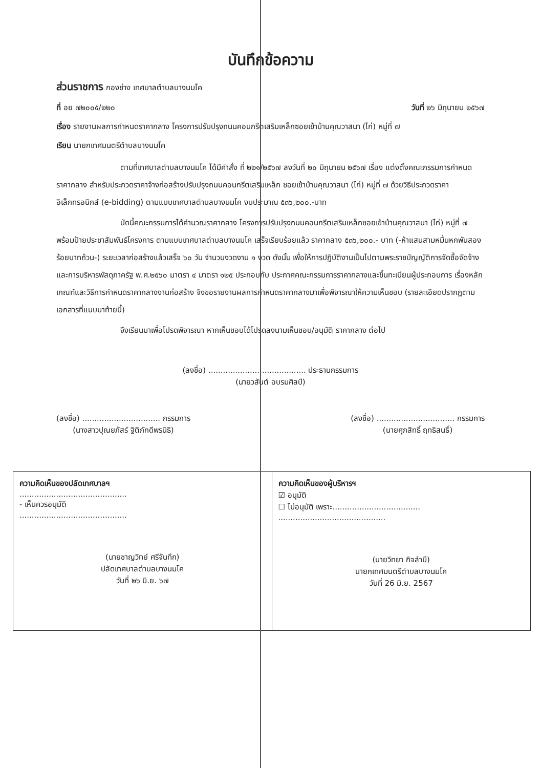บันทึกข้อความ
ส่วนราชการ กองช่าง เทศบาลตำบลบางนมโค
ที่ อย ๗๒๐๐๕/๒๒๐ วันที่ ๒๖ มิถุนายน ๒๕๖๗
เรื่อง รายงานผลการกำหนดราคากลาง โครงการปรับปรุงถนนคอนกรีตเสริมเหล็กซอยเข้าบ้านคุณวาสนา (ไก่) หมู่ที่ ๗
เรียน นายกเทศมนตรีตำบลบางนมโค
ตามที่เทศบาลตำบลบางนมโค ได้มีคำสั่ง ที่ ๒๒๑/๒๕๖๗ ลงวันที่ ๒๐ มิถุนายน ๒๕๖๗ เรื่อง แต่งตั้งคณะกรรมการกำหนดราคากลาง สำหรับประกวดราคาจ้างก่อสร้างปรับปรุงถนนคอนกรีตเสริมเหล็ก ซอยเข้าบ้านคุณวาสนา (ไก่) หมู่ที่ ๗ ด้วยวิธีประกวดราคาอิเล็กทรอนิกส์ (e-bidding) ตามแบบเทศบาลตำบลบางนมโค งบประมาณ ๕๓๖,๒๐๐.-บาท
บัดนี้คณะกรรมการได้คำนวณราคากลาง โครงการปรับปรุงถนนคอนกรีตเสริมเหล็กซอยเข้าบ้านคุณวาสนา (ไก่) หมู่ที่ ๗ พร้อมป้ายประชาสัมพันธ์โครงการ ตามแบบเทศบาลตำบลบางนมโค เสร็จเรียบร้อยแล้ว ราคากลาง ๕๓๖,๒๐๐.- บาท (-ห้าแสนสามหมื่นหกพันสองร้อยบาทถ้วน-) ระยะเวลาก่อสร้างแล้วเสร็จ ๖๐ วัน จำนวนงวดงาน ๑ งวด ดังนั้น เพื่อให้การปฏิบัติงานเป็นไปตามพระราชบัญญัติการจัดซื้อจัดจ้าง และการบริหารพัสดุภาครัฐ พ.ศ.๒๕๖๐ มาตรา ๔ มาตรา ๑๒๕ ประกอบกับ ประกาศคณะกรรมการราคากลางและขึ้นทะเบียนผู้ประกอบการ เรื่องหลักเกณฑ์และวิธีการกำหนดราคากลางงานก่อสร้าง จึงขอรายงานผลการกำหนดราคากลางมาเพื่อพิจารณาให้ความเห็นชอบ (รายละเอียดปรากฏตามเอกสารที่แนบมาท้ายนี้)
จึงเรียนมาเพื่อโปรดพิจารณา หากเห็นชอบได้โปรดลงนามเห็นชอบ/อนุมัติ ราคากลาง ต่อไป
(ลงชื่อ) ........................................ ประธานกรรมการ
(นายวสันต์ อบรมศิลป์)
(ลงชื่อ) ................................ กรรมการ
(นางสาวปุณยภัสร์ ฐิติภักดีพรนิธิ)
(ลงชื่อ) ................................ กรรมการ
(นายศุภสิทธิ์ ฤทธิสนธิ์)
ความคิดเห็นของปลัดเทศบาลฯ
............................................
- เห็นควรอนุมัติ
............................................
(นายชาญวิทย์ ศรีจันทึก)
ปลัดเทศบาลตำบลบางนมโค
วันที่ ๒๖ มิ.ย. ๖๗
ความคิดเห็นของผู้บริหารฯ
☑ อนุมัติ
☐ ไม่อนุมัติ เพราะ....................................
............................................
(นายวิทยา กิจลำมี)
นายกเทศมนตรีตำบลบางนมโค
วันที่ 26 มิ.ย. 2567